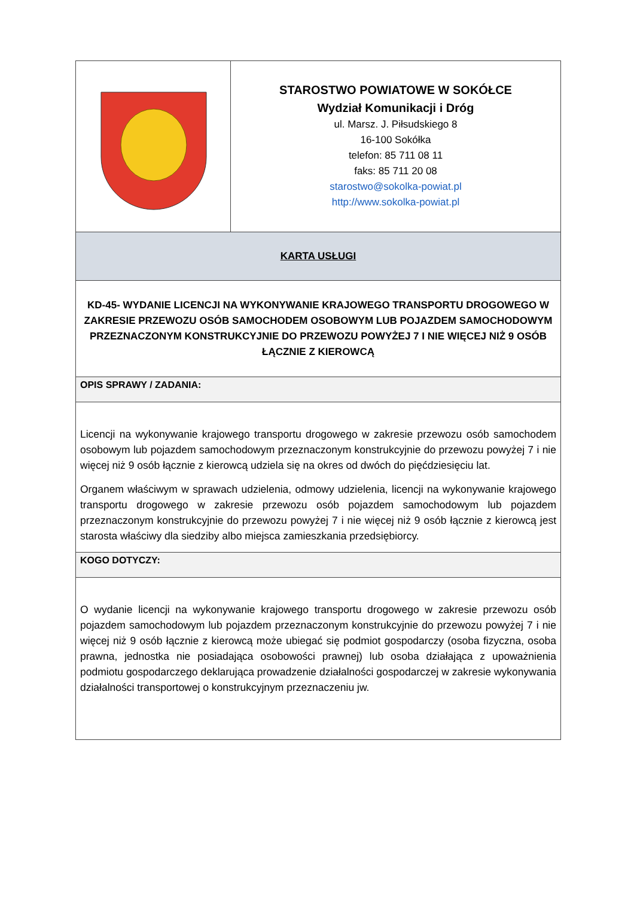| | STAROSTWO POWIATOWE W SOKÓŁCE Wydział Komunikacji i Dróg ul. Marsz. J. Piłsudskiego 8 16-100 Sokółka telefon: 85 711 08 11 faks: 85 711 20 08 starostwo@sokolka-powiat.pl http://www.sokolka-powiat.pl |
| KARTA USŁUGI | |
| KD-45- WYDANIE LICENCJI NA WYKONYWANIE KRAJOWEGO TRANSPORTU DROGOWEGO W ZAKRESIE PRZEWOZU OSÓB SAMOCHODEM OSOBOWYM LUB POJAZDEM SAMOCHODOWYM PRZEZNACZONYM KONSTRUKCYJNIE DO PRZEWOZU POWYŻEJ 7 I NIE WIĘCEJ NIŻ 9 OSÓB ŁĄCZNIE Z KIEROWCĄ | |
| OPIS SPRAWY / ZADANIA: | |
| Licencji na wykonywanie krajowego transportu drogowego w zakresie przewozu osób samochodem osobowym lub pojazdem samochodowym przeznaczonym konstrukcyjnie do przewozu powyżej 7 i nie więcej niż 9 osób łącznie z kierowcą udziela się na okres od dwóch do pięćdziesięciu lat. Organem właściwym w sprawach udzielenia, odmowy udzielenia, licencji na wykonywanie krajowego transportu drogowego w zakresie przewozu osób pojazdem samochodowym lub pojazdem przeznaczonym konstrukcyjnie do przewozu powyżej 7 i nie więcej niż 9 osób łącznie z kierowcą jest starosta właściwy dla siedziby albo miejsca zamieszkania przedsiębiorcy. | |
| KOGO DOTYCZY: | |
| O wydanie licencji na wykonywanie krajowego transportu drogowego w zakresie przewozu osób pojazdem samochodowym lub pojazdem przeznaczonym konstrukcyjnie do przewozu powyżej 7 i nie więcej niż 9 osób łącznie z kierowcą może ubiegać się podmiot gospodarczy (osoba fizyczna, osoba prawna, jednostka nie posiadająca osobowości prawnej) lub osoba działająca z upoważnienia podmiotu gospodarczego deklarująca prowadzenie działalności gospodarczej w zakresie wykonywania działalności transportowej o konstrukcyjnym przeznaczeniu jw. | |